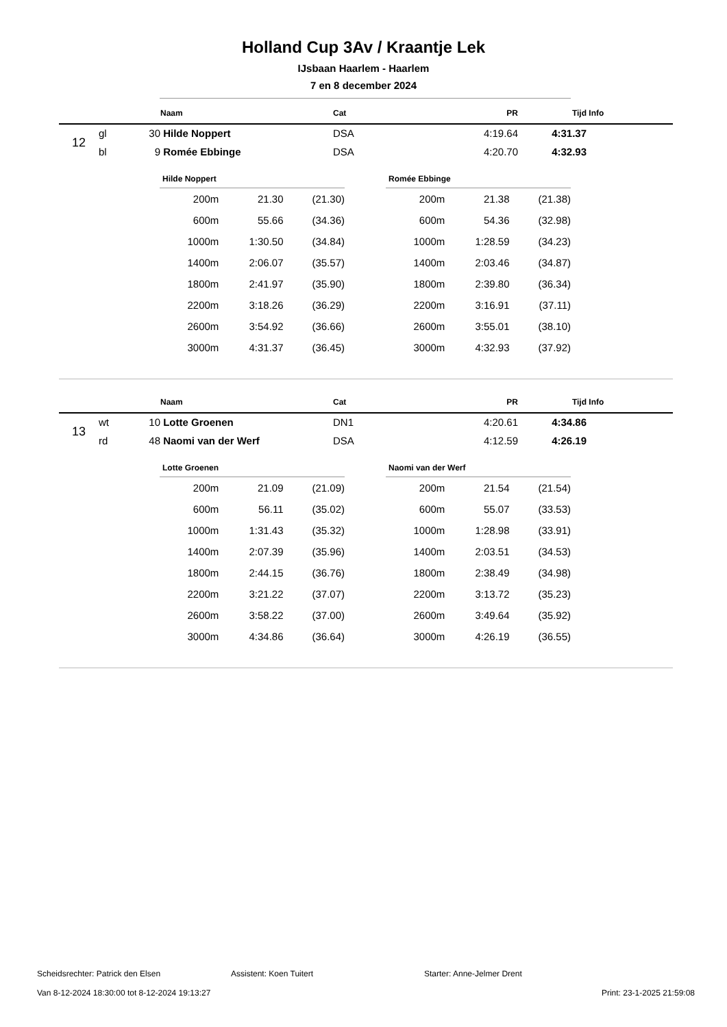Holland Cup 3Av / Kraantje Lek
IJsbaan Haarlem - Haarlem
7 en 8 december 2024
| | | | Naam | Cat | PR | Tijd | Info |
| --- | --- | --- | --- | --- | --- | --- | --- |
| 12 | gl | 30 | Hilde Noppert | DSA | 4:19.64 | 4:31.37 | |
| | bl | 9 | Romée Ebbinge | DSA | 4:20.70 | 4:32.93 | |
| Hilde Noppert | | |
| 200m | 21.30 | (21.30) |
| 600m | 55.66 | (34.36) |
| 1000m | 1:30.50 | (34.84) |
| 1400m | 2:06.07 | (35.57) |
| 1800m | 2:41.97 | (35.90) |
| 2200m | 3:18.26 | (36.29) |
| 2600m | 3:54.92 | (36.66) |
| 3000m | 4:31.37 | (36.45) |
| Romée Ebbinge | | |
| 200m | 21.38 | (21.38) |
| 600m | 54.36 | (32.98) |
| 1000m | 1:28.59 | (34.23) |
| 1400m | 2:03.46 | (34.87) |
| 1800m | 2:39.80 | (36.34) |
| 2200m | 3:16.91 | (37.11) |
| 2600m | 3:55.01 | (38.10) |
| 3000m | 4:32.93 | (37.92) |
| | | | Naam | Cat | PR | Tijd | Info |
| --- | --- | --- | --- | --- | --- | --- | --- |
| 13 | wt | 10 | Lotte Groenen | DN1 | 4:20.61 | 4:34.86 | |
| | rd | 48 | Naomi van der Werf | DSA | 4:12.59 | 4:26.19 | |
| Lotte Groenen | | |
| 200m | 21.09 | (21.09) |
| 600m | 56.11 | (35.02) |
| 1000m | 1:31.43 | (35.32) |
| 1400m | 2:07.39 | (35.96) |
| 1800m | 2:44.15 | (36.76) |
| 2200m | 3:21.22 | (37.07) |
| 2600m | 3:58.22 | (37.00) |
| 3000m | 4:34.86 | (36.64) |
| Naomi van der Werf | | |
| 200m | 21.54 | (21.54) |
| 600m | 55.07 | (33.53) |
| 1000m | 1:28.98 | (33.91) |
| 1400m | 2:03.51 | (34.53) |
| 1800m | 2:38.49 | (34.98) |
| 2200m | 3:13.72 | (35.23) |
| 2600m | 3:49.64 | (35.92) |
| 3000m | 4:26.19 | (36.55) |
Scheidsrechter: Patrick den Elsen Assistent: Koen Tuitert Starter: Anne-Jelmer Drent
Van 8-12-2024 18:30:00 tot 8-12-2024 19:13:27 Print: 23-1-2025 21:59:08